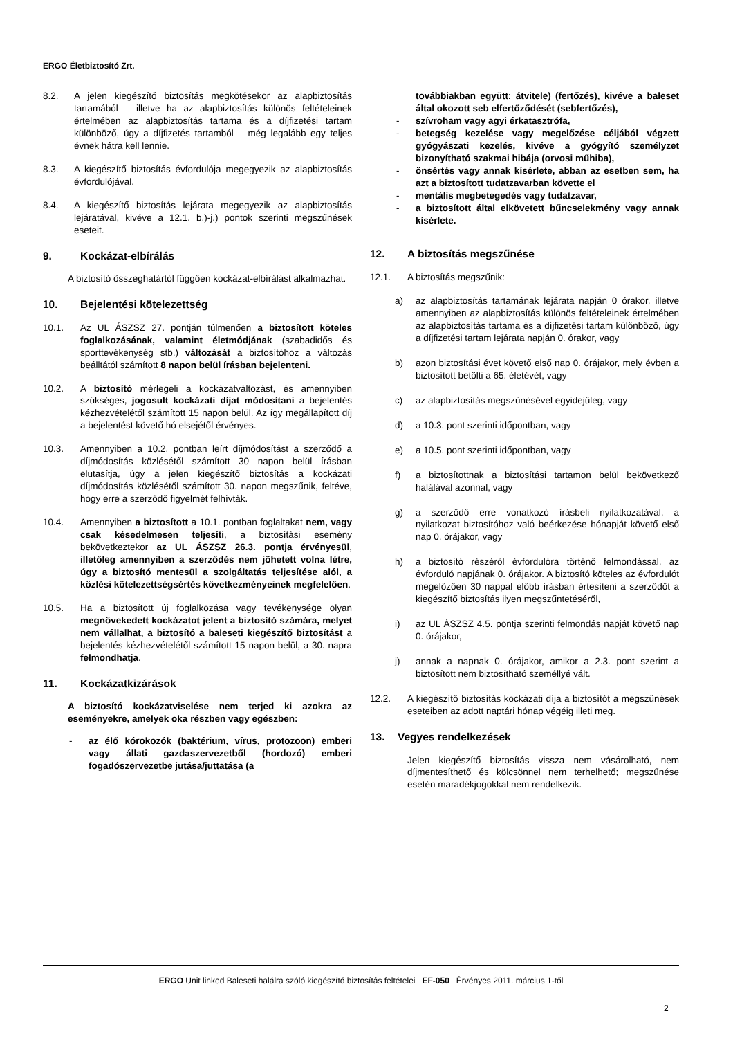ERGO Életbiztosító Zrt.
8.2. A jelen kiegészítő biztosítás megkötésekor az alapbiztosítás tartamából – illetve ha az alapbiztosítás különös feltételeinek értelmében az alapbiztosítás tartama és a díjfizetési tartam különböző, úgy a díjfizetés tartamból – még legalább egy teljes évnek hátra kell lennie.
8.3. A kiegészítő biztosítás évfordulója megegyezik az alapbiztosítás évfordulójával.
8.4. A kiegészítő biztosítás lejárata megegyezik az alapbiztosítás lejáratával, kivéve a 12.1. b.)-j.) pontok szerinti megszűnések eseteit.
9. Kockázat-elbírálás
A biztosító összeghatártól függően kockázat-elbírálást alkalmazhat.
10. Bejelentési kötelezettség
10.1. Az UL ÁSZSZ 27. pontján túlmenően a biztosított köteles foglalkozásának, valamint életmódjának (szabadidős és sporttevékenység stb.) változását a biztosítóhoz a változás beálltától számított 8 napon belül írásban bejelenteni.
10.2. A biztosító mérlegeli a kockázatváltozást, és amennyiben szükséges, jogosult kockázati díjat módosítani a bejelentés kézhezvételétől számított 15 napon belül. Az így megállapított díj a bejelentést követő hó elsejétől érvényes.
10.3. Amennyiben a 10.2. pontban leírt díjmódosítást a szerződő a díjmódosítás közlésétől számított 30 napon belül írásban elutasítja, úgy a jelen kiegészítő biztosítás a kockázati díjmódosítás közlésétől számított 30. napon megszűnik, feltéve, hogy erre a szerződő figyelmét felhívták.
10.4. Amennyiben a biztosított a 10.1. pontban foglaltakat nem, vagy csak késedelmesen teljesíti, a biztosítási esemény bekövetkeztekor az UL ÁSZSZ 26.3. pontja érvényesül, illetőleg amennyiben a szerződés nem jöhetett volna létre, úgy a biztosító mentesül a szolgáltatás teljesítése alól, a közlési kötelezettségsértés következményeinek megfelelően.
10.5. Ha a biztosított új foglalkozása vagy tevékenysége olyan megnövekedett kockázatot jelent a biztosító számára, melyet nem vállalhat, a biztosító a baleseti kiegészítő biztosítást a bejelentés kézhezvételétől számított 15 napon belül, a 30. napra felmondhatja.
11. Kockázatkizárások
A biztosító kockázatviselése nem terjed ki azokra az eseményekre, amelyek oka részben vagy egészben:
- az élő kórokozók (baktérium, vírus, protozoon) emberi vagy állati gazdaszervezetből (hordozó) emberi fogadószervezetbe jutása/juttatása (a
továbbiakban együtt: átvitele) (fertőzés), kivéve a baleset által okozott seb elfertőződését (sebfertőzés),
- szívroham vagy agyi érkatasztrófa,
- betegség kezelése vagy megelőzése céljából végzett gyógyászati kezelés, kivéve a gyógyító személyzet bizonyítható szakmai hibája (orvosi műhiba),
- önsértés vagy annak kísérlete, abban az esetben sem, ha azt a biztosított tudatzavarban követte el
- mentális megbetegedés vagy tudatzavar,
- a biztosított által elkövetett bűncselekmény vagy annak kísérlete.
12. A biztosítás megszűnése
12.1. A biztosítás megszűnik:
a) az alapbiztosítás tartamának lejárata napján 0 órakor, illetve amennyiben az alapbiztosítás különös feltételeinek értelmében az alapbiztosítás tartama és a díjfizetési tartam különböző, úgy a díjfizetési tartam lejárata napján 0. órakor, vagy
b) azon biztosítási évet követő első nap 0. órájakor, mely évben a biztosított betölti a 65. életévét, vagy
c) az alapbiztosítás megszűnésével egyidejűleg, vagy
d) a 10.3. pont szerinti időpontban, vagy
e) a 10.5. pont szerinti időpontban, vagy
f) a biztosítottnak a biztosítási tartamon belül bekövetkező halálával azonnal, vagy
g) a szerződő erre vonatkozó írásbeli nyilatkozatával, a nyilatkozat biztosítóhoz való beérkezése hónapját követő első nap 0. órájakor, vagy
h) a biztosító részéről évfordulóra történő felmondással, az évforduló napjának 0. órájakor. A biztosító köteles az évfordulót megelőzően 30 nappal előbb írásban értesíteni a szerződőt a kiegészítő biztosítás ilyen megszűntetéséről,
i) az UL ÁSZSZ 4.5. pontja szerinti felmondás napját követő nap 0. órájakor,
j) annak a napnak 0. órájakor, amikor a 2.3. pont szerint a biztosított nem biztosítható személlyé vált.
12.2. A kiegészítő biztosítás kockázati díja a biztosítót a megszűnések eseteiben az adott naptári hónap végéig illeti meg.
13. Vegyes rendelkezések
Jelen kiegészítő biztosítás vissza nem vásárolható, nem díjmentesíthető és kölcsönnel nem terhelhető; megszűnése esetén maradékjogokkal nem rendelkezik.
ERGO Unit linked Baleseti halálra szóló kiegészítő biztosítás feltételei EF-050 Érvényes 2011. március 1-től
2